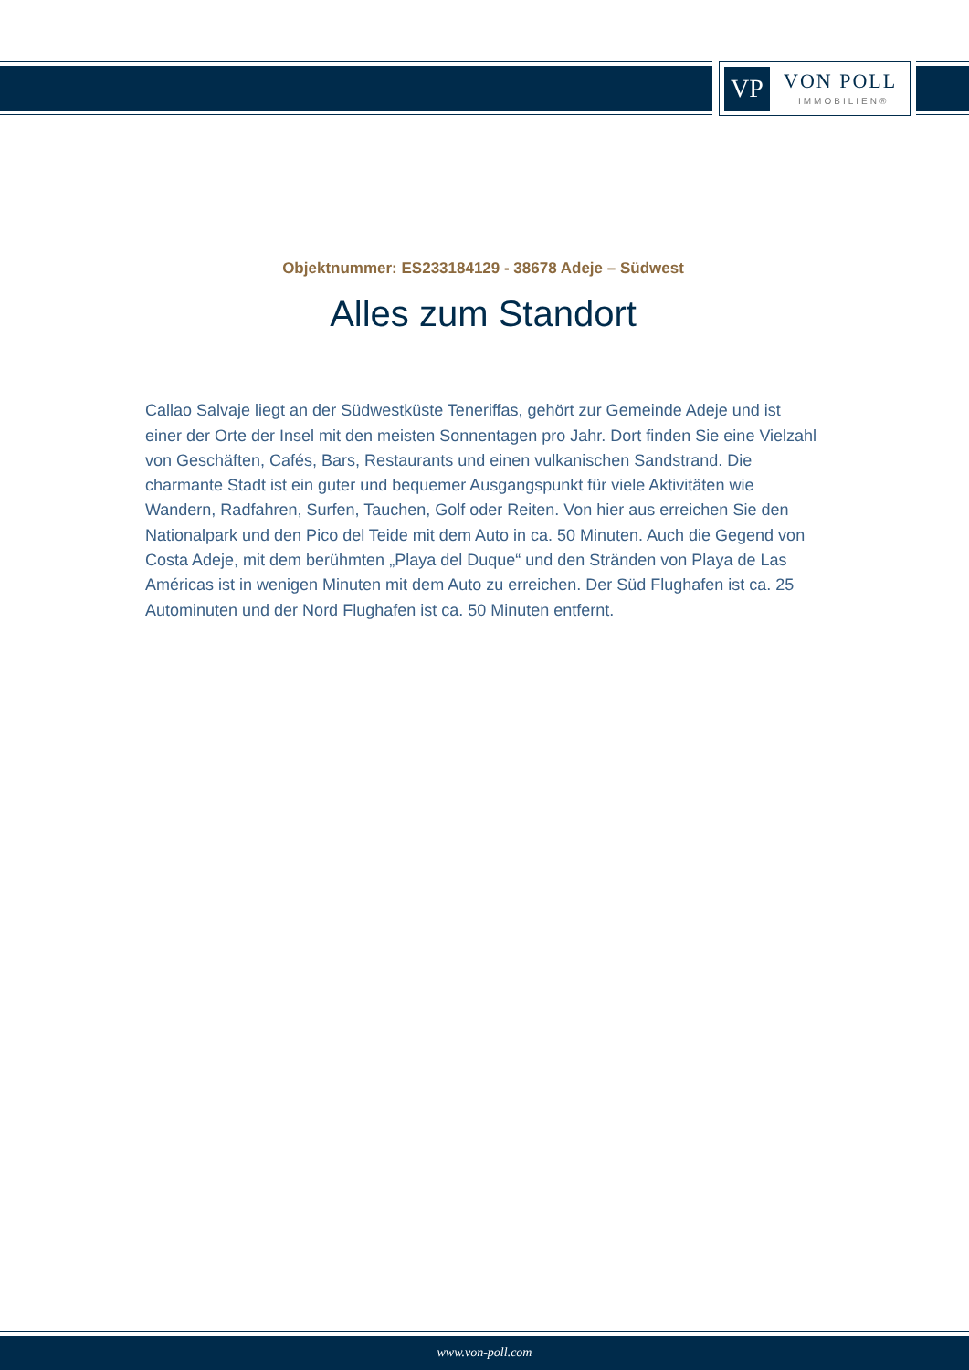VP VON POLL
IMMOBILIEN®
Objektnummer: ES233184129 - 38678 Adeje – Südwest
Alles zum Standort
Callao Salvaje liegt an der Südwestküste Teneriffas, gehört zur Gemeinde Adeje und ist einer der Orte der Insel mit den meisten Sonnentagen pro Jahr. Dort finden Sie eine Vielzahl von Geschäften, Cafés, Bars, Restaurants und einen vulkanischen Sandstrand. Die charmante Stadt ist ein guter und bequemer Ausgangspunkt für viele Aktivitäten wie Wandern, Radfahren, Surfen, Tauchen, Golf oder Reiten. Von hier aus erreichen Sie den Nationalpark und den Pico del Teide mit dem Auto in ca. 50 Minuten. Auch die Gegend von Costa Adeje, mit dem berühmten „Playa del Duque“ und den Stränden von Playa de Las Américas ist in wenigen Minuten mit dem Auto zu erreichen. Der Süd Flughafen ist ca. 25 Autominuten und der Nord Flughafen ist ca. 50 Minuten entfernt.
www.von-poll.com